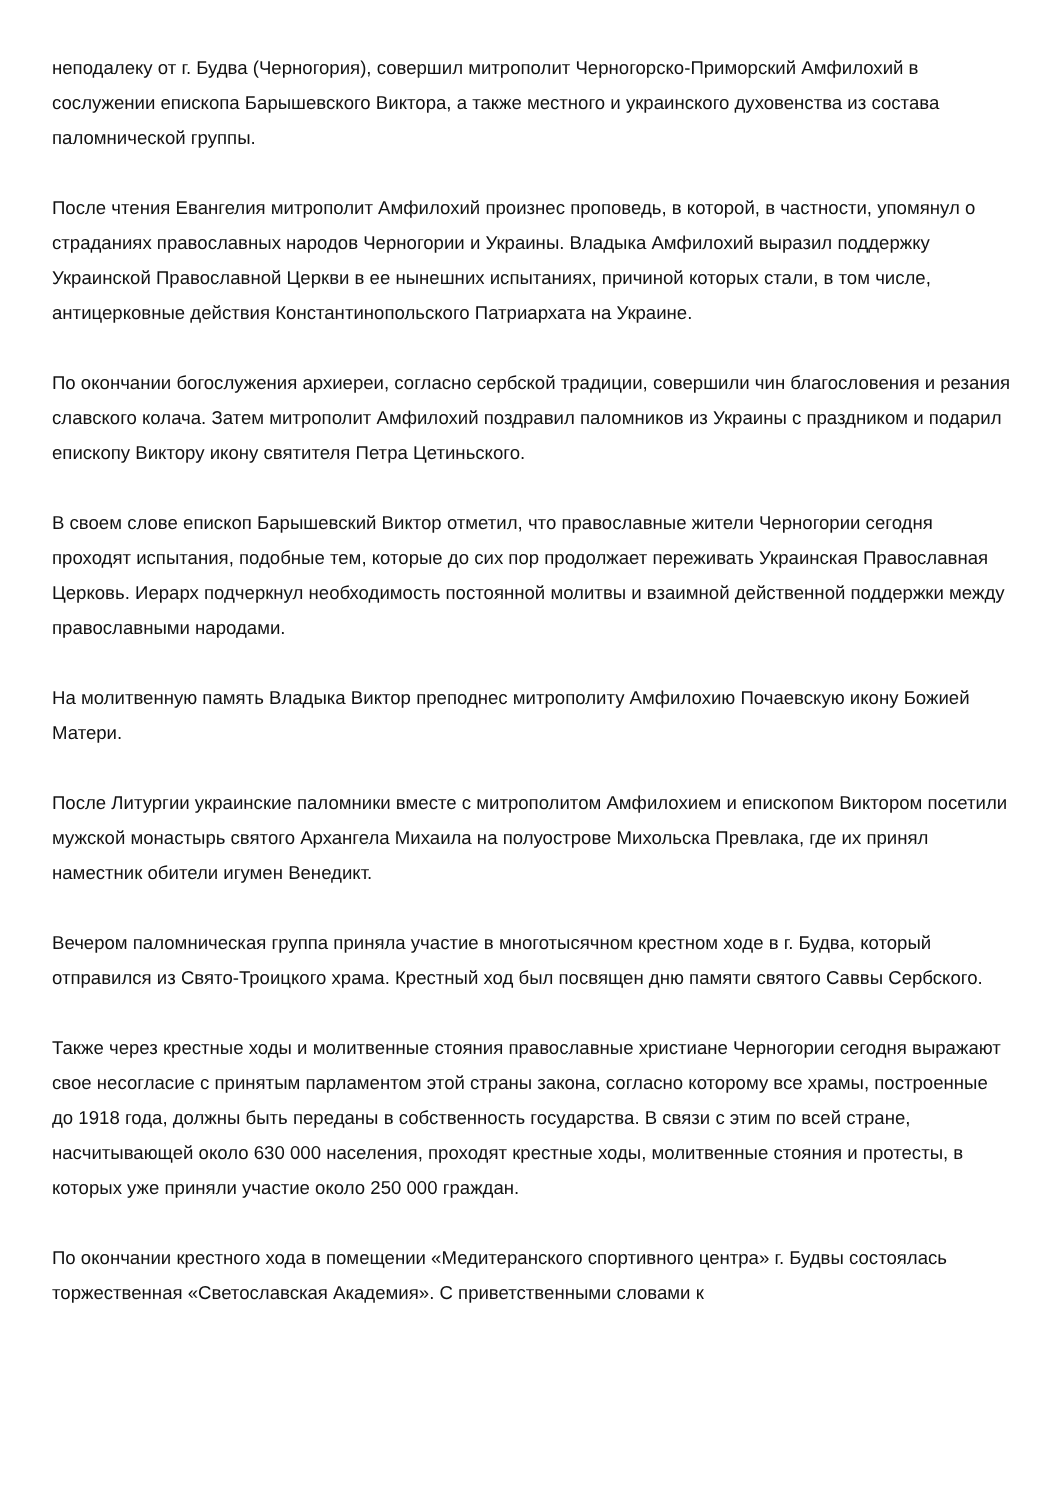неподалеку от г. Будва (Черногория), совершил митрополит Черногорско-Приморский Амфилохий в сослужении епископа Барышевского Виктора, а также местного и украинского духовенства из состава паломнической группы.
После чтения Евангелия митрополит Амфилохий произнес проповедь, в которой, в частности, упомянул о страданиях православных народов Черногории и Украины. Владыка Амфилохий выразил поддержку Украинской Православной Церкви в ее нынешних испытаниях, причиной которых стали, в том числе, антицерковные действия Константинопольского Патриархата на Украине.
По окончании богослужения архиереи, согласно сербской традиции, совершили чин благословения и резания славского колача. Затем митрополит Амфилохий поздравил паломников из Украины с праздником и подарил епископу Виктору икону святителя Петра Цетиньского.
В своем слове епископ Барышевский Виктор отметил, что православные жители Черногории сегодня проходят испытания, подобные тем, которые до сих пор продолжает переживать Украинская Православная Церковь. Иерарх подчеркнул необходимость постоянной молитвы и взаимной действенной поддержки между православными народами.
На молитвенную память Владыка Виктор преподнес митрополиту Амфилохию Почаевскую икону Божией Матери.
После Литургии украинские паломники вместе с митрополитом Амфилохием и епископом Виктором посетили мужской монастырь святого Архангела Михаила на полуострове Михольска Превлака, где их принял наместник обители игумен Венедикт.
Вечером паломническая группа приняла участие в многотысячном крестном ходе в г. Будва, который отправился из Свято-Троицкого храма. Крестный ход был посвящен дню памяти святого Саввы Сербского.
Также через крестные ходы и молитвенные стояния православные христиане Черногории сегодня выражают свое несогласие с принятым парламентом этой страны закона, согласно которому все храмы, построенные до 1918 года, должны быть переданы в собственность государства. В связи с этим по всей стране, насчитывающей около 630 000 населения, проходят крестные ходы, молитвенные стояния и протесты, в которых уже приняли участие около 250 000 граждан.
По окончании крестного хода в помещении «Медитеранского спортивного центра» г. Будвы состоялась торжественная «Светославская Академия». С приветственными словами к